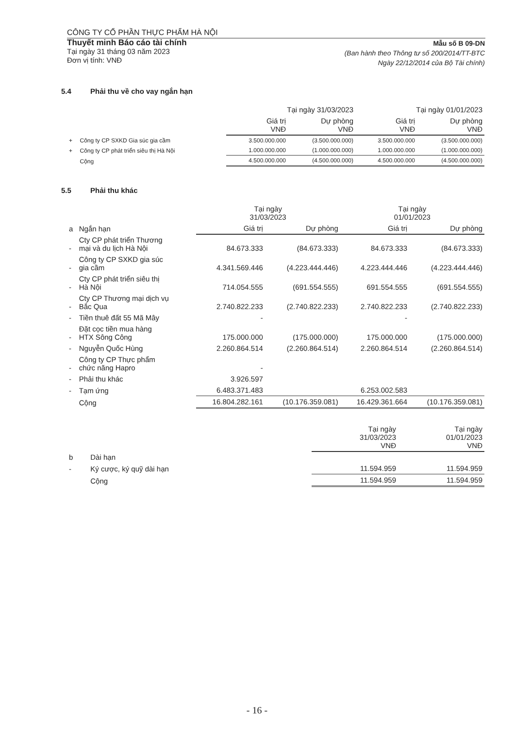CÔNG TY CỔ PHẦN THỰC PHẨM HÀ NỘI
Thuyết minh Báo cáo tài chính
Tại ngày 31 tháng 03 năm 2023
Đơn vị tính: VNĐ
Mẫu số B 09-DN
(Ban hành theo Thông tư số 200/2014/TT-BTC
Ngày 22/12/2014 của Bộ Tài chính)
5.4 Phải thu về cho vay ngắn hạn
| | | Tại ngày 31/03/2023 | | Tại ngày 01/01/2023 | |
| --- | --- | --- | --- | --- | --- |
| | | Giá trị VNĐ | Dự phòng VNĐ | Giá trị VNĐ | Dự phòng VNĐ |
| + | Công ty CP SXKD Gia súc gia cầm | 3.500.000.000 | (3.500.000.000) | 3.500.000.000 | (3.500.000.000) |
| + | Công ty CP phát triển siêu thị Hà Nội | 1.000.000.000 | (1.000.000.000) | 1.000.000.000 | (1.000.000.000) |
| | Cộng | 4.500.000.000 | (4.500.000.000) | 4.500.000.000 | (4.500.000.000) |
5.5 Phải thu khác
| | | Tại ngày 31/03/2023 | | Tại ngày 01/01/2023 | |
| --- | --- | --- | --- | --- | --- |
| a | Ngắn hạn | Giá trị | Dự phòng | Giá trị | Dự phòng |
| - | Cty CP phát triển Thương mại và du lịch Hà Nội | 84.673.333 | (84.673.333) | 84.673.333 | (84.673.333) |
| - | Công ty CP SXKD gia súc gia cầm | 4.341.569.446 | (4.223.444.446) | 4.223.444.446 | (4.223.444.446) |
| - | Cty CP phát triển siêu thị Hà Nội | 714.054.555 | (691.554.555) | 691.554.555 | (691.554.555) |
| - | Cty CP Thương mại dịch vụ Bắc Qua | 2.740.822.233 | (2.740.822.233) | 2.740.822.233 | (2.740.822.233) |
| - | Tiền thuê đất 55 Mã Mây | - | | - | |
| - | Đặt cọc tiền mua hàng HTX Sông Công | 175.000.000 | (175.000.000) | 175.000.000 | (175.000.000) |
| - | Nguyễn Quốc Hùng | 2.260.864.514 | (2.260.864.514) | 2.260.864.514 | (2.260.864.514) |
| - | Công ty CP Thực phẩm chức năng Hapro | - | | | |
| - | Phải thu khác | 3.926.597 | | | |
| - | Tạm ứng | 6.483.371.483 | | 6.253.002.583 | |
| | Cộng | 16.804.282.161 | (10.176.359.081) | 16.429.361.664 | (10.176.359.081) |
| | | Tại ngày 31/03/2023 VNĐ | Tại ngày 01/01/2023 VNĐ |
| --- | --- | --- | --- |
| b | Dài hạn | | |
| - | Ký cược, ký quỹ dài hạn | 11.594.959 | 11.594.959 |
| | Cộng | 11.594.959 | 11.594.959 |
- 16 -